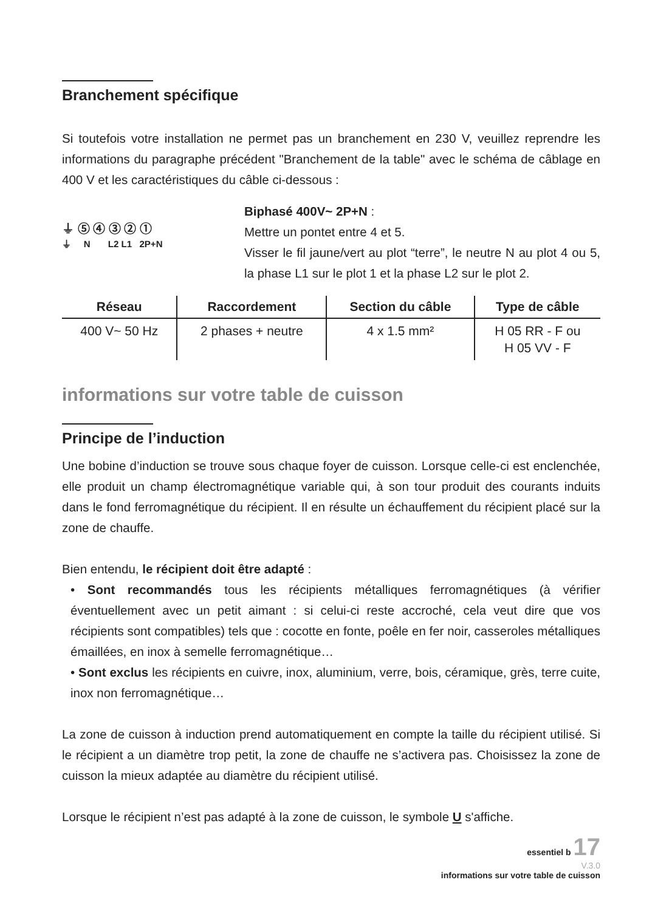Branchement spécifique
Si toutefois votre installation ne permet pas un branchement en 230 V, veuillez reprendre les informations du paragraphe précédent "Branchement de la table" avec le schéma de câblage en 400 V et les caractéristiques du câble ci-dessous :
⏚ ⑤ ④ ③ ② ①
⏚ N L2 L1 2P+N
Biphasé 400V~ 2P+N :
Mettre un pontet entre 4 et 5.
Visser le fil jaune/vert au plot “terre”, le neutre N au plot 4 ou 5, la phase L1 sur le plot 1 et la phase L2 sur le plot 2.
| Réseau | Raccordement | Section du câble | Type de câble |
| --- | --- | --- | --- |
| 400 V~ 50 Hz | 2 phases + neutre | 4 x 1.5 mm² | H 05 RR - F ou H 05 VV - F |
informations sur votre table de cuisson
Principe de l’induction
Une bobine d’induction se trouve sous chaque foyer de cuisson. Lorsque celle-ci est enclenchée, elle produit un champ électromagnétique variable qui, à son tour produit des courants induits dans le fond ferromagnétique du récipient. Il en résulte un échauffement du récipient placé sur la zone de chauffe.
Bien entendu, le récipient doit être adapté :
• Sont recommandés tous les récipients métalliques ferromagnétiques (à vérifier éventuellement avec un petit aimant : si celui-ci reste accroché, cela veut dire que vos récipients sont compatibles) tels que : cocotte en fonte, poêle en fer noir, casseroles métalliques émaillées, en inox à semelle ferromagnétique…
• Sont exclus les récipients en cuivre, inox, aluminium, verre, bois, céramique, grès, terre cuite, inox non ferromagnétique…
La zone de cuisson à induction prend automatiquement en compte la taille du récipient utilisé. Si le récipient a un diamètre trop petit, la zone de chauffe ne s’activera pas. Choisissez la zone de cuisson la mieux adaptée au diamètre du récipient utilisé.
Lorsque le récipient n’est pas adapté à la zone de cuisson, le symbole U s'affiche.
essentiel b 17
V.3.0
informations sur votre table de cuisson